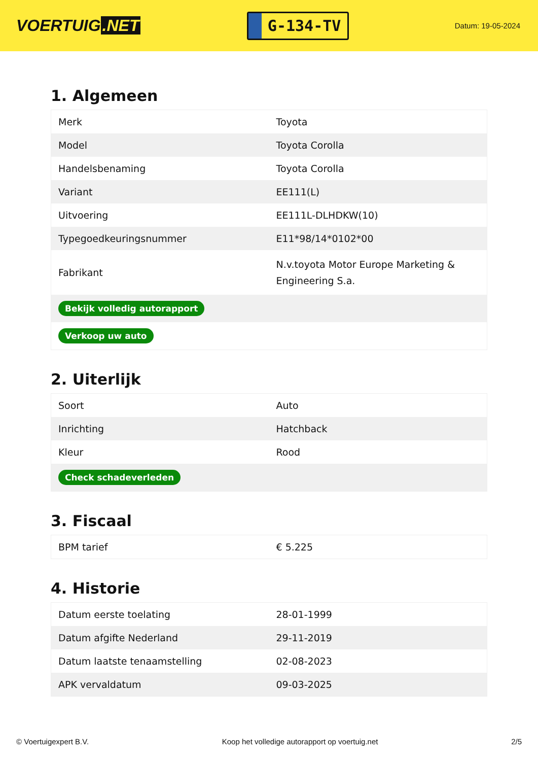VOERTUIG.NET
G-134-TV
Datum: 19-05-2024
1. Algemeen
| Merk | Toyota |
| Model | Toyota Corolla |
| Handelsbenaming | Toyota Corolla |
| Variant | EE111(L) |
| Uitvoering | EE111L-DLHDKW(10) |
| Typegoedkeuringsnummer | E11*98/14*0102*00 |
| Fabrikant | N.v.toyota Motor Europe Marketing & Engineering S.a. |
| Bekijk volledig autorapport | |
| Verkoop uw auto | |
2. Uiterlijk
| Soort | Auto |
| Inrichting | Hatchback |
| Kleur | Rood |
| Check schadeverleden | |
3. Fiscaal
| BPM tarief | € 5.225 |
4. Historie
| Datum eerste toelating | 28-01-1999 |
| Datum afgifte Nederland | 29-11-2019 |
| Datum laatste tenaamstelling | 02-08-2023 |
| APK vervaldatum | 09-03-2025 |
© Voertuigexpert B.V. Koop het volledige autorapport op voertuig.net 2/5